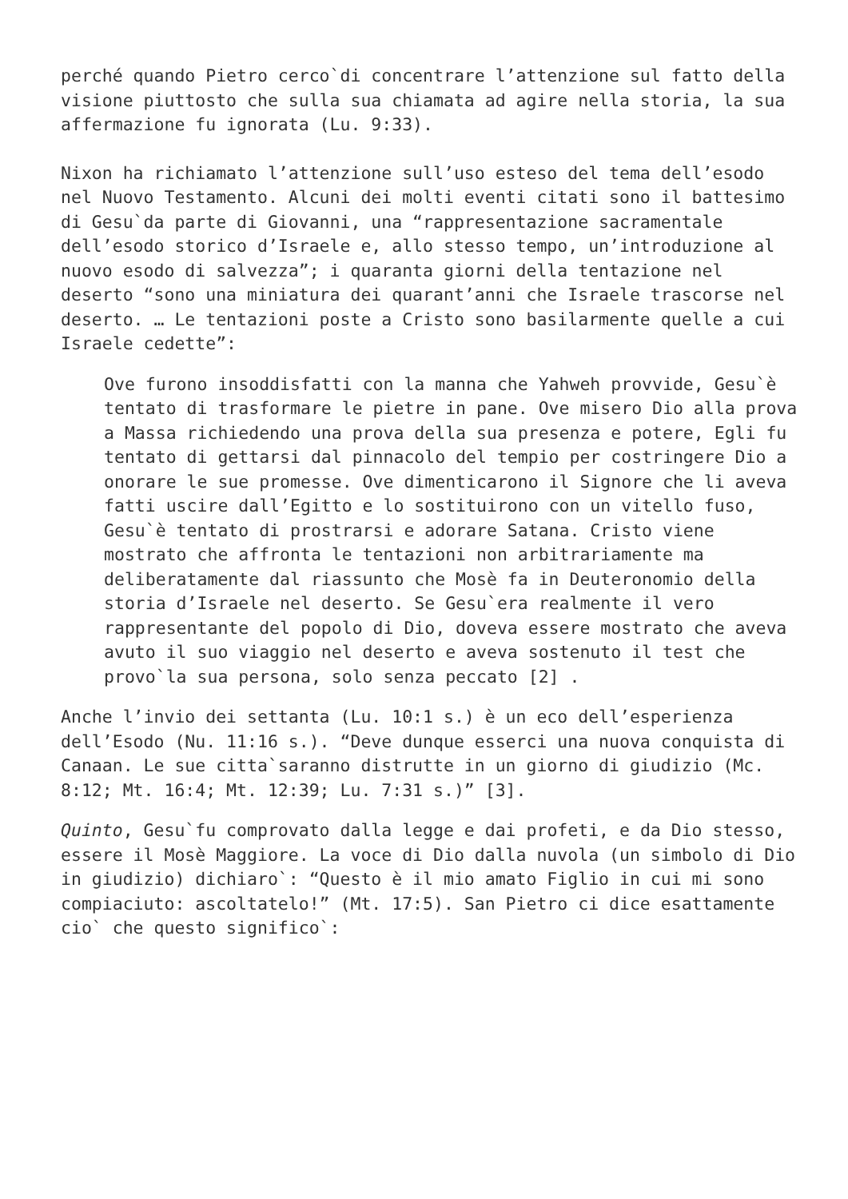perché quando Pietro cerco`di concentrare l’attenzione sul fatto della visione piuttosto che sulla sua chiamata ad agire nella storia, la sua affermazione fu ignorata (Lu. 9:33).
Nixon ha richiamato l’attenzione sull’uso esteso del tema dell’esodo nel Nuovo Testamento. Alcuni dei molti eventi citati sono il battesimo di Gesu`da parte di Giovanni, una “rappresentazione sacramentale dell’esodo storico d’Israele e, allo stesso tempo, un’introduzione al nuovo esodo di salvezza”; i quaranta giorni della tentazione nel deserto “sono una miniatura dei quarant’anni che Israele trascorse nel deserto. … Le tentazioni poste a Cristo sono basilarmente quelle a cui Israele cedette”:
Ove furono insoddisfatti con la manna che Yahweh provvide, Gesu`è tentato di trasformare le pietre in pane. Ove misero Dio alla prova a Massa richiedendo una prova della sua presenza e potere, Egli fu tentato di gettarsi dal pinnacolo del tempio per costringere Dio a onorare le sue promesse. Ove dimenticarono il Signore che li aveva fatti uscire dall’Egitto e lo sostituirono con un vitello fuso, Gesu`è tentato di prostrarsi e adorare Satana. Cristo viene mostrato che affronta le tentazioni non arbitrariamente ma deliberatamente dal riassunto che Mosè fa in Deuteronomio della storia d’Israele nel deserto. Se Gesu`era realmente il vero rappresentante del popolo di Dio, doveva essere mostrato che aveva avuto il suo viaggio nel deserto e aveva sostenuto il test che provo`la sua persona, solo senza peccato [2] .
Anche l’invio dei settanta (Lu. 10:1 s.) è un eco dell’esperienza dell’Esodo (Nu. 11:16 s.). “Deve dunque esserci una nuova conquista di Canaan. Le sue citta`saranno distrutte in un giorno di giudizio (Mc. 8:12; Mt. 16:4; Mt. 12:39; Lu. 7:31 s.)” [3].
Quinto, Gesu`fu comprovato dalla legge e dai profeti, e da Dio stesso, essere il Mosè Maggiore. La voce di Dio dalla nuvola (un simbolo di Dio in giudizio) dichiaro`: “Questo è il mio amato Figlio in cui mi sono compiaciuto: ascoltatelo!” (Mt. 17:5). San Pietro ci dice esattamente cio` che questo significo`: